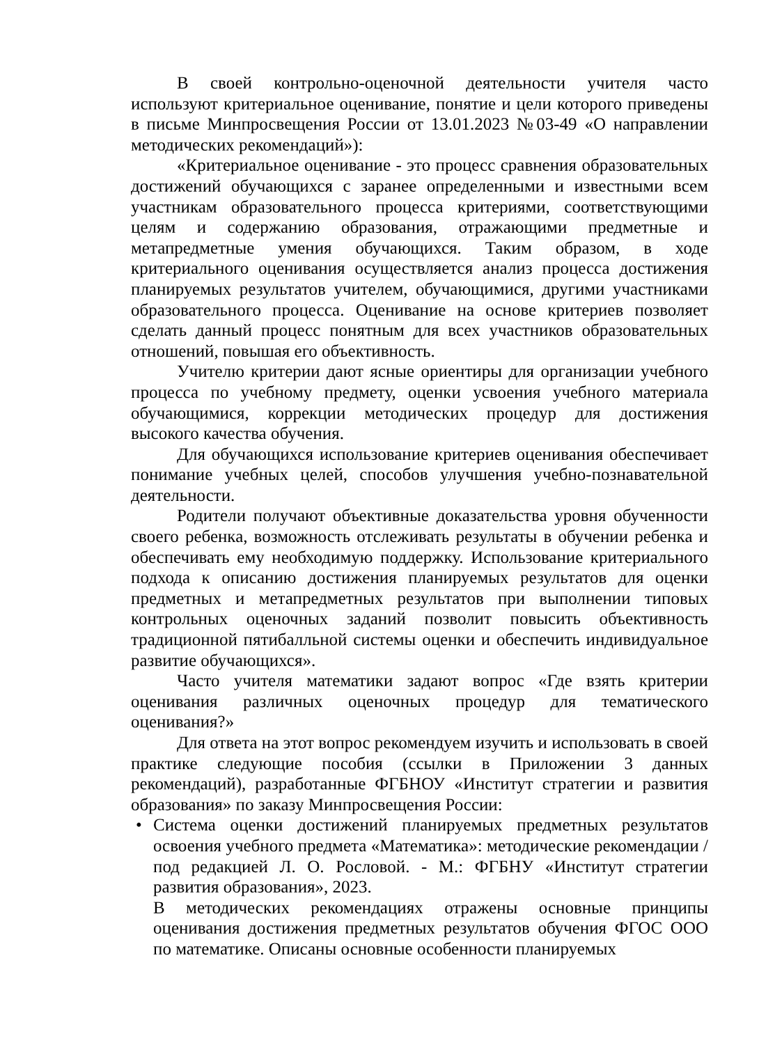В своей контрольно-оценочной деятельности учителя часто используют критериальное оценивание, понятие и цели которого приведены в письме Минпросвещения России от 13.01.2023 №03-49 «О направлении методических рекомендаций»):
«Критериальное оценивание - это процесс сравнения образовательных достижений обучающихся с заранее определенными и известными всем участникам образовательного процесса критериями, соответствующими целям и содержанию образования, отражающими предметные и метапредметные умения обучающихся. Таким образом, в ходе критериального оценивания осуществляется анализ процесса достижения планируемых результатов учителем, обучающимися, другими участниками образовательного процесса. Оценивание на основе критериев позволяет сделать данный процесс понятным для всех участников образовательных отношений, повышая его объективность.
Учителю критерии дают ясные ориентиры для организации учебного процесса по учебному предмету, оценки усвоения учебного материала обучающимися, коррекции методических процедур для достижения высокого качества обучения.
Для обучающихся использование критериев оценивания обеспечивает понимание учебных целей, способов улучшения учебно-познавательной деятельности.
Родители получают объективные доказательства уровня обученности своего ребенка, возможность отслеживать результаты в обучении ребенка и обеспечивать ему необходимую поддержку. Использование критериального подхода к описанию достижения планируемых результатов для оценки предметных и метапредметных результатов при выполнении типовых контрольных оценочных заданий позволит повысить объективность традиционной пятибалльной системы оценки и обеспечить индивидуальное развитие обучающихся».
Часто учителя математики задают вопрос «Где взять критерии оценивания различных оценочных процедур для тематического оценивания?»
Для ответа на этот вопрос рекомендуем изучить и использовать в своей практике следующие пособия (ссылки в Приложении 3 данных рекомендаций), разработанные ФГБНОУ «Институт стратегии и развития образования» по заказу Минпросвещения России:
• Система оценки достижений планируемых предметных результатов освоения учебного предмета «Математика»: методические рекомендации / под редакцией Л. О. Рословой. - М.: ФГБНУ «Институт стратегии развития образования», 2023.
В методических рекомендациях отражены основные принципы оценивания достижения предметных результатов обучения ФГОС ООО по математике. Описаны основные особенности планируемых